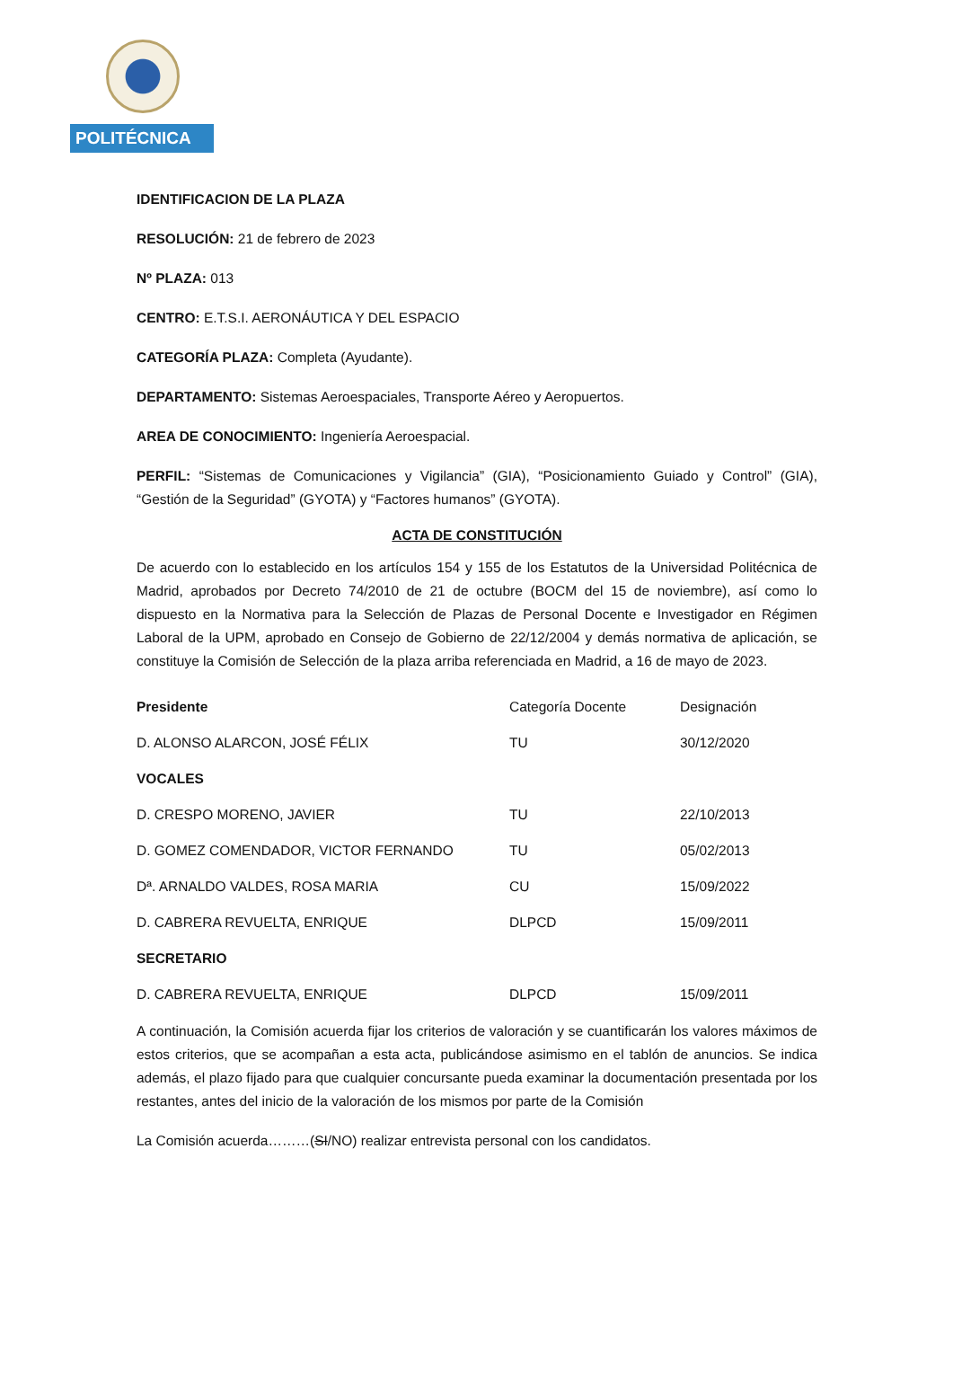POLITÉCNICA
IDENTIFICACION DE LA PLAZA
RESOLUCIÓN: 21 de febrero de 2023
Nº PLAZA: 013
CENTRO: E.T.S.I. AERONÁUTICA Y DEL ESPACIO
CATEGORÍA PLAZA: Completa (Ayudante).
DEPARTAMENTO: Sistemas Aeroespaciales, Transporte Aéreo y Aeropuertos.
AREA DE CONOCIMIENTO: Ingeniería Aeroespacial.
PERFIL: “Sistemas de Comunicaciones y Vigilancia” (GIA), “Posicionamiento Guiado y Control” (GIA), “Gestión de la Seguridad” (GYOTA) y “Factores humanos” (GYOTA).
ACTA DE CONSTITUCIÓN
De acuerdo con lo establecido en los artículos 154 y 155 de los Estatutos de la Universidad Politécnica de Madrid, aprobados por Decreto 74/2010 de 21 de octubre (BOCM del 15 de noviembre), así como lo dispuesto en la Normativa para la Selección de Plazas de Personal Docente e Investigador en Régimen Laboral de la UPM, aprobado en Consejo de Gobierno de 22/12/2004 y demás normativa de aplicación, se constituye la Comisión de Selección de la plaza arriba referenciada en Madrid, a 16 de mayo de 2023.
| Presidente | Categoría Docente | Designación |
| --- | --- | --- |
| D. ALONSO ALARCON, JOSÉ FÉLIX | TU | 30/12/2020 |
| VOCALES | | |
| D. CRESPO MORENO, JAVIER | TU | 22/10/2013 |
| D. GOMEZ COMENDADOR, VICTOR FERNANDO | TU | 05/02/2013 |
| Dª. ARNALDO VALDES, ROSA MARIA | CU | 15/09/2022 |
| D. CABRERA REVUELTA, ENRIQUE | DLPCD | 15/09/2011 |
| SECRETARIO | | |
| D. CABRERA REVUELTA, ENRIQUE | DLPCD | 15/09/2011 |
A continuación, la Comisión acuerda fijar los criterios de valoración y se cuantificarán los valores máximos de estos criterios, que se acompañan a esta acta, publicándose asimismo en el tablón de anuncios. Se indica además, el plazo fijado para que cualquier concursante pueda examinar la documentación presentada por los restantes, antes del inicio de la valoración de los mismos por parte de la Comisión
La Comisión acuerda………(SI/NO) realizar entrevista personal con los candidatos.